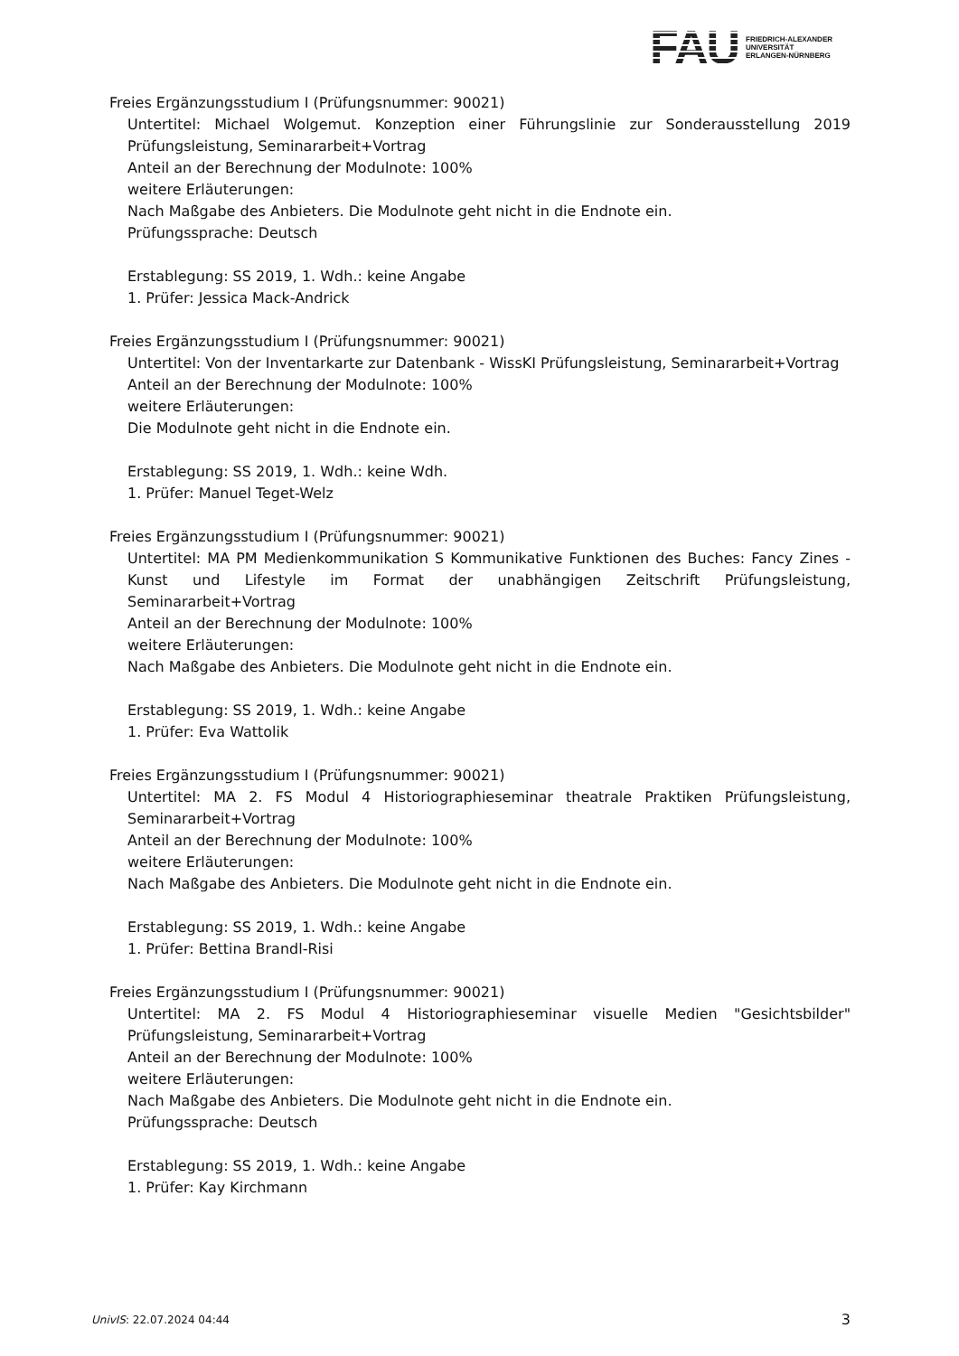FAU
FRIEDRICH-ALEXANDER
UNIVERSITÄT
ERLANGEN-NÜRNBERG
Freies Ergänzungsstudium I (Prüfungsnummer: 90021)
Untertitel: Michael Wolgemut. Konzeption einer Führungslinie zur Sonderausstellung 2019 Prüfungsleistung, Seminararbeit+Vortrag
Anteil an der Berechnung der Modulnote: 100%
weitere Erläuterungen:
Nach Maßgabe des Anbieters. Die Modulnote geht nicht in die Endnote ein.
Prüfungssprache: Deutsch
Erstablegung: SS 2019, 1. Wdh.: keine Angabe
1. Prüfer: Jessica Mack-Andrick
Freies Ergänzungsstudium I (Prüfungsnummer: 90021)
Untertitel: Von der Inventarkarte zur Datenbank - WissKI Prüfungsleistung, Seminararbeit+Vortrag
Anteil an der Berechnung der Modulnote: 100%
weitere Erläuterungen:
Die Modulnote geht nicht in die Endnote ein.
Erstablegung: SS 2019, 1. Wdh.: keine Wdh.
1. Prüfer: Manuel Teget-Welz
Freies Ergänzungsstudium I (Prüfungsnummer: 90021)
Untertitel: MA PM Medienkommunikation S Kommunikative Funktionen des Buches: Fancy Zines - Kunst und Lifestyle im Format der unabhängigen Zeitschrift Prüfungsleistung, Seminararbeit+Vortrag
Anteil an der Berechnung der Modulnote: 100%
weitere Erläuterungen:
Nach Maßgabe des Anbieters. Die Modulnote geht nicht in die Endnote ein.
Erstablegung: SS 2019, 1. Wdh.: keine Angabe
1. Prüfer: Eva Wattolik
Freies Ergänzungsstudium I (Prüfungsnummer: 90021)
Untertitel: MA 2. FS Modul 4 Historiographieseminar theatrale Praktiken Prüfungsleistung, Seminararbeit+Vortrag
Anteil an der Berechnung der Modulnote: 100%
weitere Erläuterungen:
Nach Maßgabe des Anbieters. Die Modulnote geht nicht in die Endnote ein.
Erstablegung: SS 2019, 1. Wdh.: keine Angabe
1. Prüfer: Bettina Brandl-Risi
Freies Ergänzungsstudium I (Prüfungsnummer: 90021)
Untertitel: MA 2. FS Modul 4 Historiographieseminar visuelle Medien "Gesichtsbilder" Prüfungsleistung, Seminararbeit+Vortrag
Anteil an der Berechnung der Modulnote: 100%
weitere Erläuterungen:
Nach Maßgabe des Anbieters. Die Modulnote geht nicht in die Endnote ein.
Prüfungssprache: Deutsch
Erstablegung: SS 2019, 1. Wdh.: keine Angabe
1. Prüfer: Kay Kirchmann
UnivIS: 22.07.2024 04:44 3